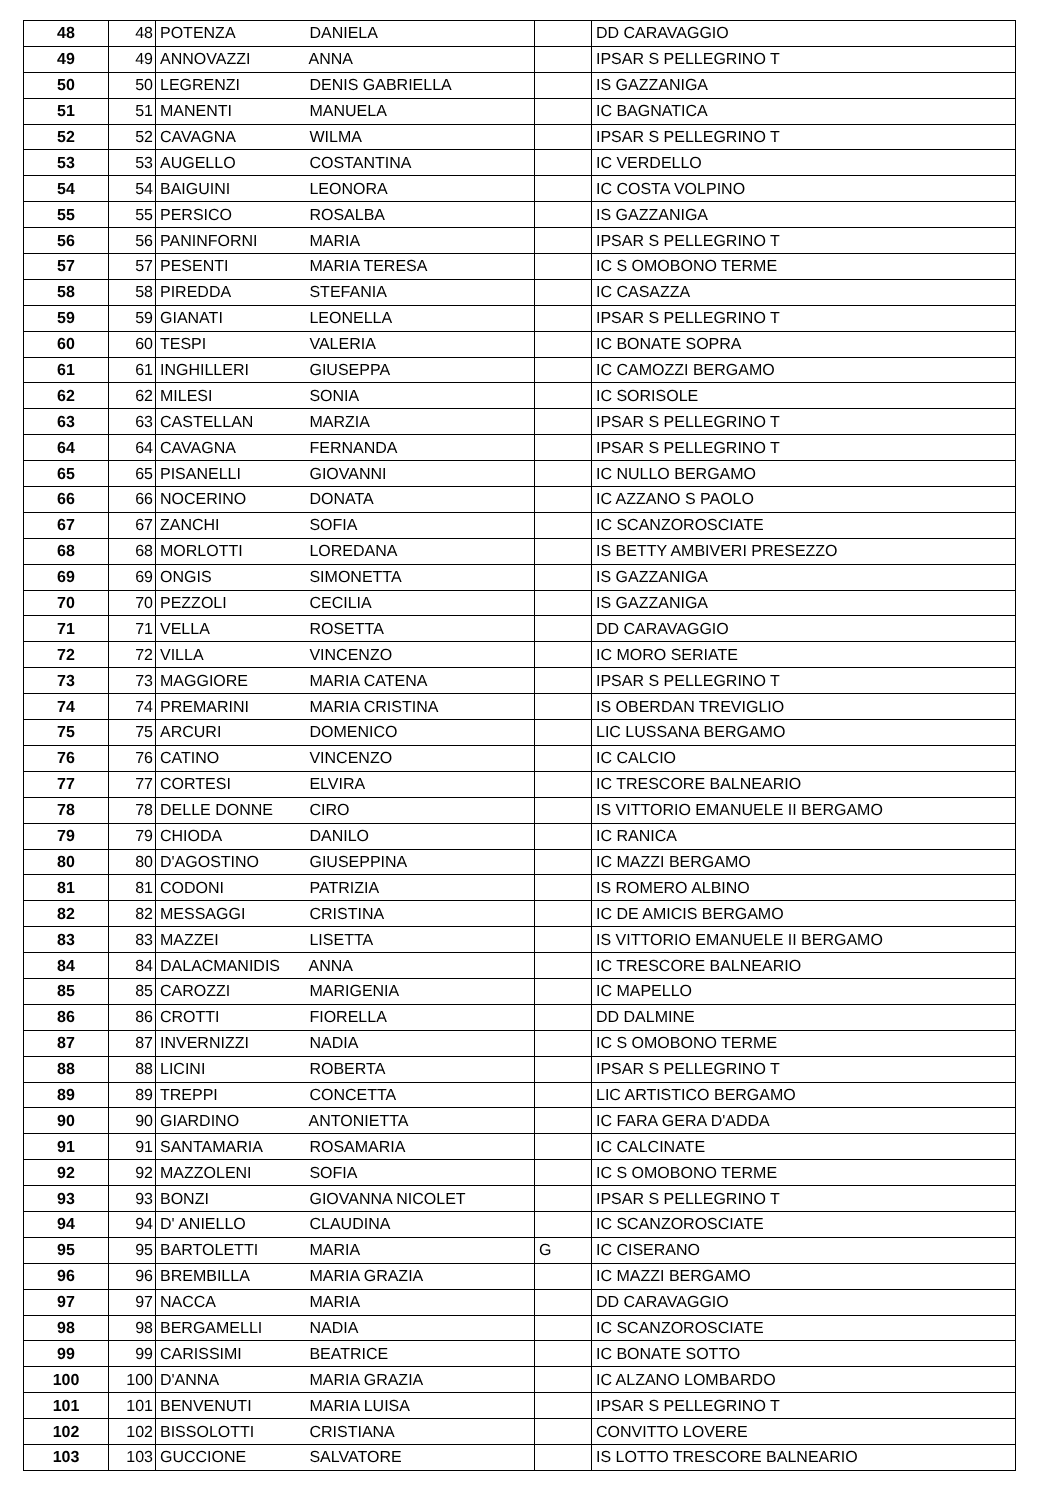| 48 | 48 | POTENZA DANIELA | | DD CARAVAGGIO |
| 49 | 49 | ANNOVAZZI ANNA | | IPSAR S PELLEGRINO T |
| 50 | 50 | LEGRENZI DENIS GABRIELLA | | IS GAZZANIGA |
| 51 | 51 | MANENTI MANUELA | | IC BAGNATICA |
| 52 | 52 | CAVAGNA WILMA | | IPSAR S PELLEGRINO T |
| 53 | 53 | AUGELLO COSTANTINA | | IC VERDELLO |
| 54 | 54 | BAIGUINI LEONORA | | IC COSTA VOLPINO |
| 55 | 55 | PERSICO ROSALBA | | IS GAZZANIGA |
| 56 | 56 | PANINFORNI MARIA | | IPSAR S PELLEGRINO T |
| 57 | 57 | PESENTI MARIA TERESA | | IC S OMOBONO TERME |
| 58 | 58 | PIREDDA STEFANIA | | IC CASAZZA |
| 59 | 59 | GIANATI LEONELLA | | IPSAR S PELLEGRINO T |
| 60 | 60 | TESPI VALERIA | | IC BONATE SOPRA |
| 61 | 61 | INGHILLERI GIUSEPPA | | IC CAMOZZI BERGAMO |
| 62 | 62 | MILESI SONIA | | IC SORISOLE |
| 63 | 63 | CASTELLAN MARZIA | | IPSAR S PELLEGRINO T |
| 64 | 64 | CAVAGNA FERNANDA | | IPSAR S PELLEGRINO T |
| 65 | 65 | PISANELLI GIOVANNI | | IC NULLO BERGAMO |
| 66 | 66 | NOCERINO DONATA | | IC AZZANO S PAOLO |
| 67 | 67 | ZANCHI SOFIA | | IC SCANZOROSCIATE |
| 68 | 68 | MORLOTTI LOREDANA | | IS BETTY AMBIVERI PRESEZZO |
| 69 | 69 | ONGIS SIMONETTA | | IS GAZZANIGA |
| 70 | 70 | PEZZOLI CECILIA | | IS GAZZANIGA |
| 71 | 71 | VELLA ROSETTA | | DD CARAVAGGIO |
| 72 | 72 | VILLA VINCENZO | | IC MORO SERIATE |
| 73 | 73 | MAGGIORE MARIA CATENA | | IPSAR S PELLEGRINO T |
| 74 | 74 | PREMARINI MARIA CRISTINA | | IS OBERDAN TREVIGLIO |
| 75 | 75 | ARCURI DOMENICO | | LIC LUSSANA BERGAMO |
| 76 | 76 | CATINO VINCENZO | | IC CALCIO |
| 77 | 77 | CORTESI ELVIRA | | IC TRESCORE BALNEARIO |
| 78 | 78 | DELLE DONNE CIRO | | IS VITTORIO EMANUELE II BERGAMO |
| 79 | 79 | CHIODA DANILO | | IC RANICA |
| 80 | 80 | D'AGOSTINO GIUSEPPINA | | IC MAZZI BERGAMO |
| 81 | 81 | CODONI PATRIZIA | | IS ROMERO ALBINO |
| 82 | 82 | MESSAGGI CRISTINA | | IC DE AMICIS BERGAMO |
| 83 | 83 | MAZZEI LISETTA | | IS VITTORIO EMANUELE II BERGAMO |
| 84 | 84 | DALACMANIDIS ANNA | | IC TRESCORE BALNEARIO |
| 85 | 85 | CAROZZI MARIGENIA | | IC MAPELLO |
| 86 | 86 | CROTTI FIORELLA | | DD DALMINE |
| 87 | 87 | INVERNIZZI NADIA | | IC S OMOBONO TERME |
| 88 | 88 | LICINI ROBERTA | | IPSAR S PELLEGRINO T |
| 89 | 89 | TREPPI CONCETTA | | LIC ARTISTICO BERGAMO |
| 90 | 90 | GIARDINO ANTONIETTA | | IC FARA GERA D'ADDA |
| 91 | 91 | SANTAMARIA ROSAMARIA | | IC CALCINATE |
| 92 | 92 | MAZZOLENI SOFIA | | IC S OMOBONO TERME |
| 93 | 93 | BONZI GIOVANNA NICOLET | | IPSAR S PELLEGRINO T |
| 94 | 94 | D' ANIELLO CLAUDINA | | IC SCANZOROSCIATE |
| 95 | 95 | BARTOLETTI MARIA | G | IC CISERANO |
| 96 | 96 | BREMBILLA MARIA GRAZIA | | IC MAZZI BERGAMO |
| 97 | 97 | NACCA MARIA | | DD CARAVAGGIO |
| 98 | 98 | BERGAMELLI NADIA | | IC SCANZOROSCIATE |
| 99 | 99 | CARISSIMI BEATRICE | | IC BONATE SOTTO |
| 100 | 100 | D'ANNA MARIA GRAZIA | | IC ALZANO LOMBARDO |
| 101 | 101 | BENVENUTI MARIA LUISA | | IPSAR S PELLEGRINO T |
| 102 | 102 | BISSOLOTTI CRISTIANA | | CONVITTO LOVERE |
| 103 | 103 | GUCCIONE SALVATORE | | IS LOTTO TRESCORE BALNEARIO |